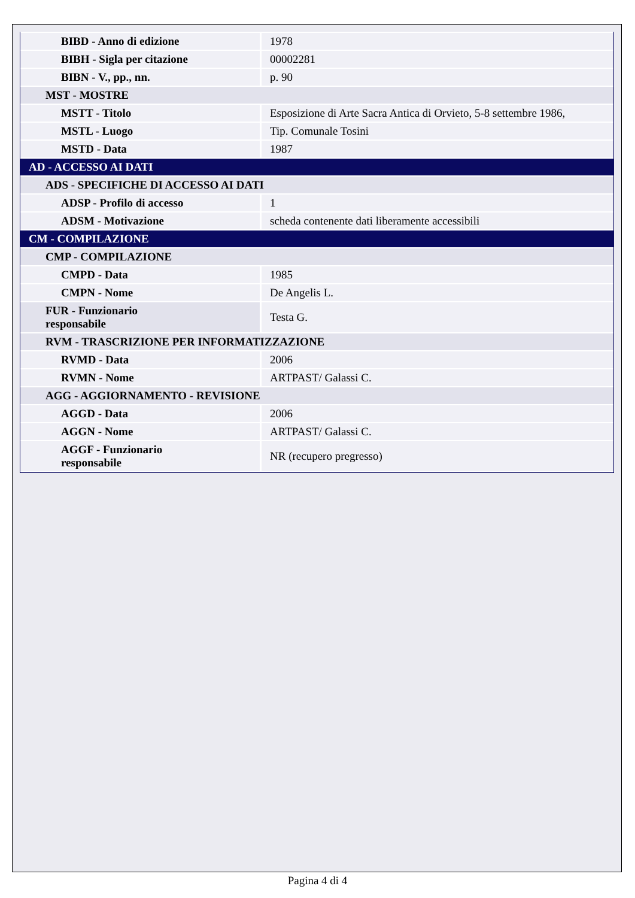| BIBD - Anno di edizione | 1978 |
| BIBH - Sigla per citazione | 00002281 |
| BIBN - V., pp., nn. | p. 90 |
| MST - MOSTRE | |
| MSTT - Titolo | Esposizione di Arte Sacra Antica di Orvieto, 5-8 settembre 1986, |
| MSTL - Luogo | Tip. Comunale Tosini |
| MSTD - Data | 1987 |
| AD - ACCESSO AI DATI | |
| ADS - SPECIFICHE DI ACCESSO AI DATI | |
| ADSP - Profilo di accesso | 1 |
| ADSM - Motivazione | scheda contenente dati liberamente accessibili |
| CM - COMPILAZIONE | |
| CMP - COMPILAZIONE | |
| CMPD - Data | 1985 |
| CMPN - Nome | De Angelis L. |
| FUR - Funzionario responsabile | Testa G. |
| RVM - TRASCRIZIONE PER INFORMATIZZAZIONE | |
| RVMD - Data | 2006 |
| RVMN - Nome | ARTPAST/ Galassi C. |
| AGG - AGGIORNAMENTO - REVISIONE | |
| AGGD - Data | 2006 |
| AGGN - Nome | ARTPAST/ Galassi C. |
| AGGF - Funzionario responsabile | NR (recupero pregresso) |
Pagina 4 di 4